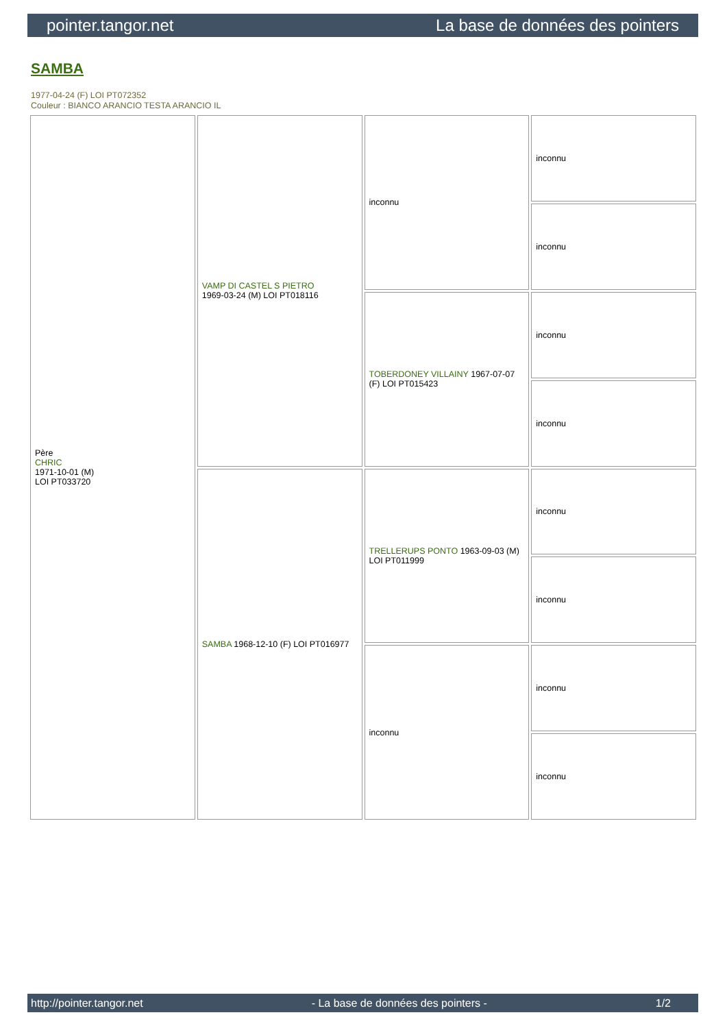pointer.tangor.net La base de données des pointers
SAMBA
1977-04-24 (F) LOI PT072352
Couleur : BIANCO ARANCIO TESTA ARANCIO IL
| Père CHRIC 1971-10-01 (M) LOI PT033720 | VAMP DI CASTEL S PIETRO 1969-03-24 (M) LOI PT018116 | inconnu | inconnu |
| | | | inconnu |
| | | TOBERDONEY VILLAINY 1967-07-07 (F) LOI PT015423 | inconnu |
| | | | inconnu |
| | SAMBA 1968-12-10 (F) LOI PT016977 | TRELLERUPS PONTO 1963-09-03 (M) LOI PT011999 | inconnu |
| | | | inconnu |
| | | inconnu | inconnu |
| | | | inconnu |
http://pointer.tangor.net - La base de données des pointers - 1/2